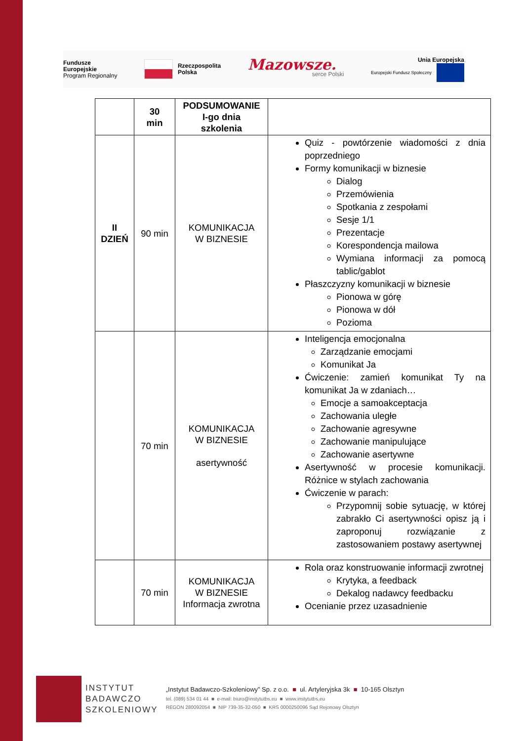Fundusze
Europejskie
Program Regionalny
Rzeczpospolita
Polska
Mazowsze.
serce Polski
Unia Europejska
Europejski Fundusz Społeczny
| | 30 min | PODSUMOWANIE I-go dnia szkolenia | |
| II DZIEŃ | 90 min | KOMUNIKACJA W BIZNESIE | Quiz - powtórzenie wiadomości z dnia poprzedniego Formy komunikacji w biznesie Dialog Przemówienia Spotkania z zespołami Sesje 1/1 Prezentacje Korespondencja mailowa Wymiana informacji za pomocą tablic/gablot Płaszczyzny komunikacji w biznesie Pionowa w górę Pionowa w dół Pozioma |
| | 70 min | KOMUNIKACJA W BIZNESIE asertywność | Inteligencja emocjonalna Zarządzanie emocjami Komunikat Ja Ćwiczenie: zamień komunikat Ty na komunikat Ja w zdaniach… Emocje a samoakceptacja Zachowania uległe Zachowanie agresywne Zachowanie manipulujące Zachowanie asertywne Asertywność w procesie komunikacji. Różnice w stylach zachowania Ćwiczenie w parach: Przypomnij sobie sytuację, w której zabrakło Ci asertywności opisz ją i zaproponuj rozwiązanie z zastosowaniem postawy asertywnej |
| | 70 min | KOMUNIKACJA W BIZNESIE Informacja zwrotna | Rola oraz konstruowanie informacji zwrotnej Krytyka, a feedback Dekalog nadawcy feedbacku Ocenianie przez uzasadnienie |
INSTYTUT
BADAWCZO
SZKOLENIOWY
„Instytut Badawczo-Szkoleniowy” Sp. z o.o. ■ ul. Artyleryjska 3k ■ 10-165 Olsztyn
tel. (089) 534 01 44 ■ e-mail: biuro@instytutbs.eu ■ www.instytutbs.eu
REGON 280092054 ■ NIP 739-35-32-050 ■ KRS 0000250096 Sąd Rejonowy Olsztyn